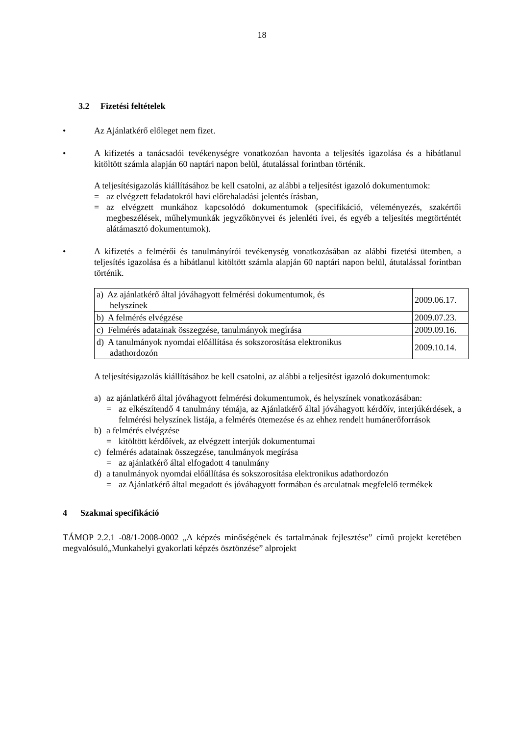18
3.2 Fizetési feltételek
• Az Ajánlatkérő előleget nem fizet.
• A kifizetés a tanácsadói tevékenységre vonatkozóan havonta a teljesítés igazolása és a hibátlanul kitöltött számla alapján 60 naptári napon belül, átutalással forintban történik.
A teljesítésigazolás kiállításához be kell csatolni, az alábbi a teljesítést igazoló dokumentumok:
= az elvégzett feladatokról havi előrehaladási jelentés írásban,
= az elvégzett munkához kapcsolódó dokumentumok (specifikáció, véleményezés, szakértői megbeszélések, műhelymunkák jegyzőkönyvei és jelenléti ívei, és egyéb a teljesítés megtörténtét alátámasztó dokumentumok).
• A kifizetés a felmérői és tanulmányírói tevékenység vonatkozásában az alábbi fizetési ütemben, a teljesítés igazolása és a hibátlanul kitöltött számla alapján 60 naptári napon belül, átutalással forintban történik.
| a) Az ajánlatkérő által jóváhagyott felmérési dokumentumok, és helyszínek | 2009.06.17. |
| b) A felmérés elvégzése | 2009.07.23. |
| c) Felmérés adatainak összegzése, tanulmányok megírása | 2009.09.16. |
| d) A tanulmányok nyomdai előállítása és sokszorosítása elektronikus adathordozón | 2009.10.14. |
A teljesítésigazolás kiállításához be kell csatolni, az alábbi a teljesítést igazoló dokumentumok:
a) az ajánlatkérő által jóváhagyott felmérési dokumentumok, és helyszínek vonatkozásában:
= az elkészítendő 4 tanulmány témája, az Ajánlatkérő által jóváhagyott kérdőív, interjúkérdések, a felmérési helyszínek listája, a felmérés ütemezése és az ehhez rendelt humánerőforrások
b) a felmérés elvégzése
= kitöltött kérdőívek, az elvégzett interjúk dokumentumai
c) felmérés adatainak összegzése, tanulmányok megírása
= az ajánlatkérő által elfogadott 4 tanulmány
d) a tanulmányok nyomdai előállítása és sokszorosítása elektronikus adathordozón
= az Ajánlatkérő által megadott és jóváhagyott formában és arculatnak megfelelő termékek
4 Szakmai specifikáció
TÁMOP 2.2.1 -08/1-2008-0002 „A képzés minőségének és tartalmának fejlesztése” című projekt keretében megvalósuló„Munkahelyi gyakorlati képzés ösztönzése” alprojekt